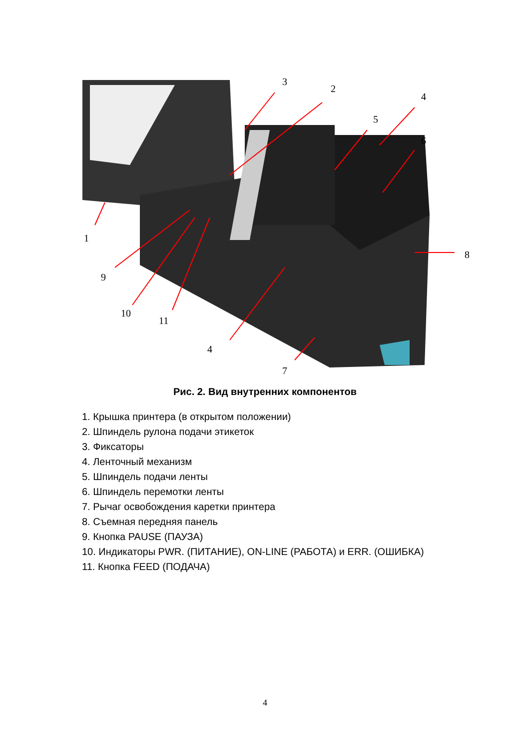3
2
4
5
6
1
8
9
10
11
4
7
Рис. 2. Вид внутренних компонентов
1. Крышка принтера (в открытом положении)
2. Шпиндель рулона подачи этикеток
3. Фиксаторы
4. Ленточный механизм
5. Шпиндель подачи ленты
6. Шпиндель перемотки ленты
7. Рычаг освобождения каретки принтера
8. Съемная передняя панель
9. Кнопка PAUSE (ПАУЗА)
10. Индикаторы PWR. (ПИТАНИЕ), ON-LINE (РАБОТА) и ERR. (ОШИБКА)
11. Кнопка FEED (ПОДАЧА)
4